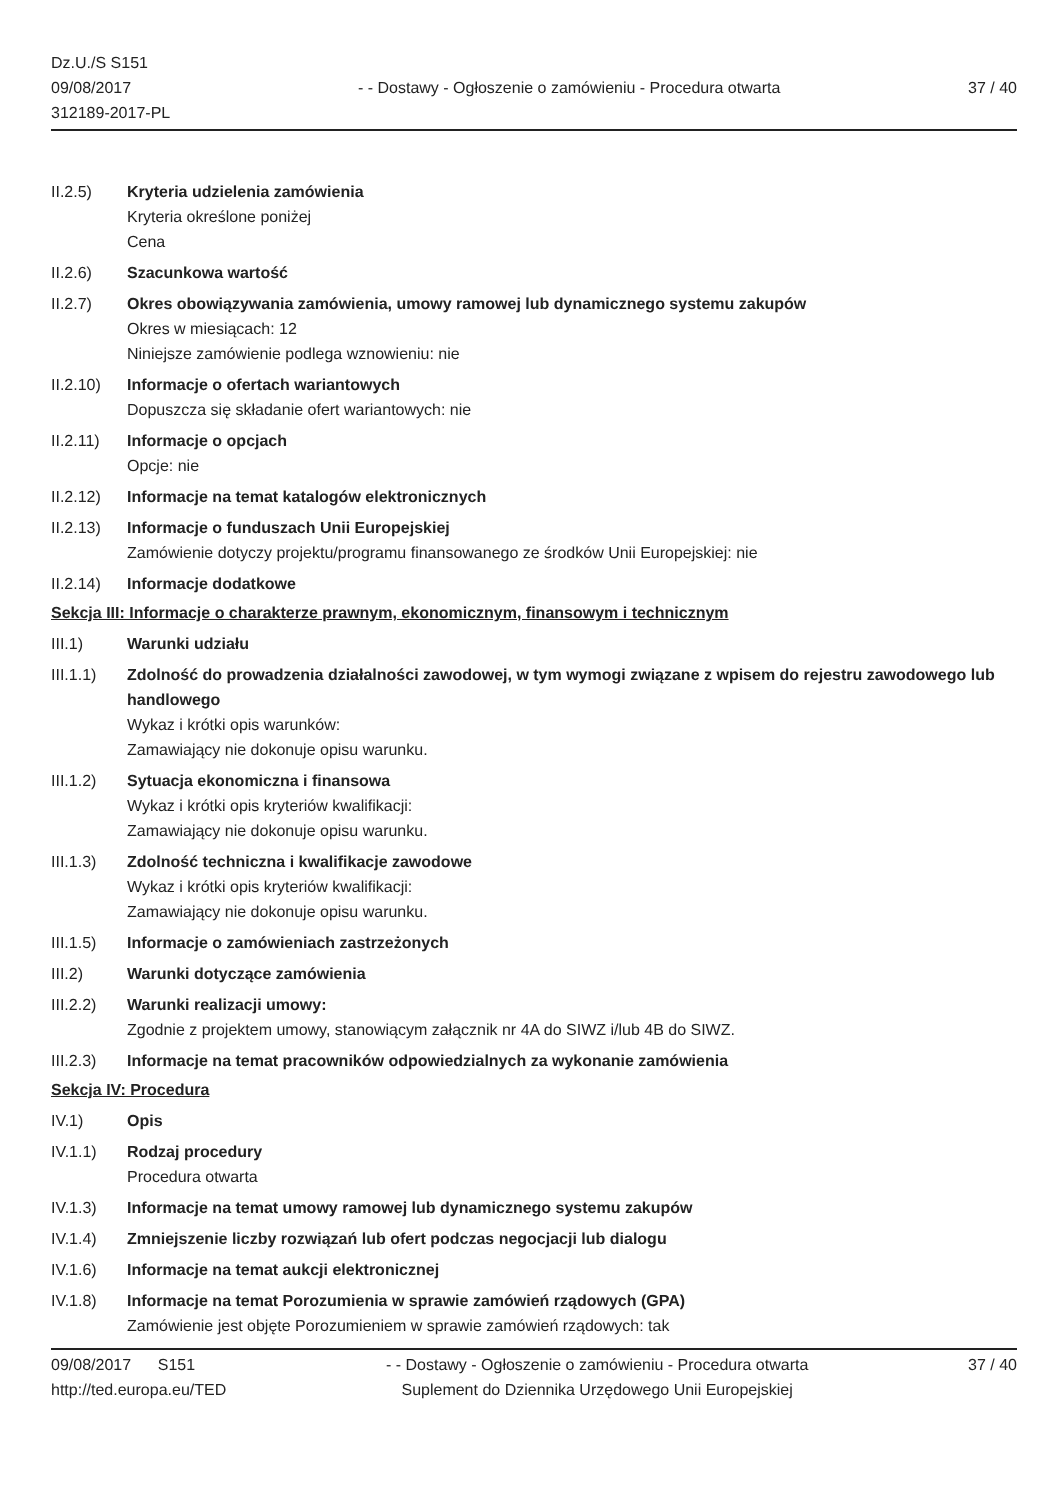Dz.U./S S151
09/08/2017
312189-2017-PL
- - Dostawy - Ogłoszenie o zamówieniu - Procedura otwarta
37 / 40
II.2.5) Kryteria udzielenia zamówienia
Kryteria określone poniżej
Cena
II.2.6) Szacunkowa wartość
II.2.7) Okres obowiązywania zamówienia, umowy ramowej lub dynamicznego systemu zakupów
Okres w miesiącach: 12
Niniejsze zamówienie podlega wznowieniu: nie
II.2.10)
Informacje o ofertach wariantowych
Dopuszcza się składanie ofert wariantowych: nie
II.2.11)
Informacje o opcjach
Opcje: nie
II.2.12)
Informacje na temat katalogów elektronicznych
II.2.13)
Informacje o funduszach Unii Europejskiej
Zamówienie dotyczy projektu/programu finansowanego ze środków Unii Europejskiej: nie
II.2.14)
Informacje dodatkowe
Sekcja III: Informacje o charakterze prawnym, ekonomicznym, finansowym i technicznym
III.1) Warunki udziału
III.1.1)
Zdolność do prowadzenia działalności zawodowej, w tym wymogi związane z wpisem do rejestru zawodowego lub handlowego
Wykaz i krótki opis warunków:
Zamawiający nie dokonuje opisu warunku.
III.1.2)
Sytuacja ekonomiczna i finansowa
Wykaz i krótki opis kryteriów kwalifikacji:
Zamawiający nie dokonuje opisu warunku.
III.1.3)
Zdolność techniczna i kwalifikacje zawodowe
Wykaz i krótki opis kryteriów kwalifikacji:
Zamawiający nie dokonuje opisu warunku.
III.1.5)
Informacje o zamówieniach zastrzeżonych
III.2) Warunki dotyczące zamówienia
III.2.2)
Warunki realizacji umowy:
Zgodnie z projektem umowy, stanowiącym załącznik nr 4A do SIWZ i/lub 4B do SIWZ.
III.2.3)
Informacje na temat pracowników odpowiedzialnych za wykonanie zamówienia
Sekcja IV: Procedura
IV.1) Opis
IV.1.1) Rodzaj procedury
Procedura otwarta
IV.1.3) Informacje na temat umowy ramowej lub dynamicznego systemu zakupów
IV.1.4) Zmniejszenie liczby rozwiązań lub ofert podczas negocjacji lub dialogu
IV.1.6) Informacje na temat aukcji elektronicznej
IV.1.8) Informacje na temat Porozumienia w sprawie zamówień rządowych (GPA)
Zamówienie jest objęte Porozumieniem w sprawie zamówień rządowych: tak
09/08/2017 S151
http://ted.europa.eu/TED
- - Dostawy - Ogłoszenie o zamówieniu - Procedura otwarta
Suplement do Dziennika Urzędowego Unii Europejskiej
37 / 40